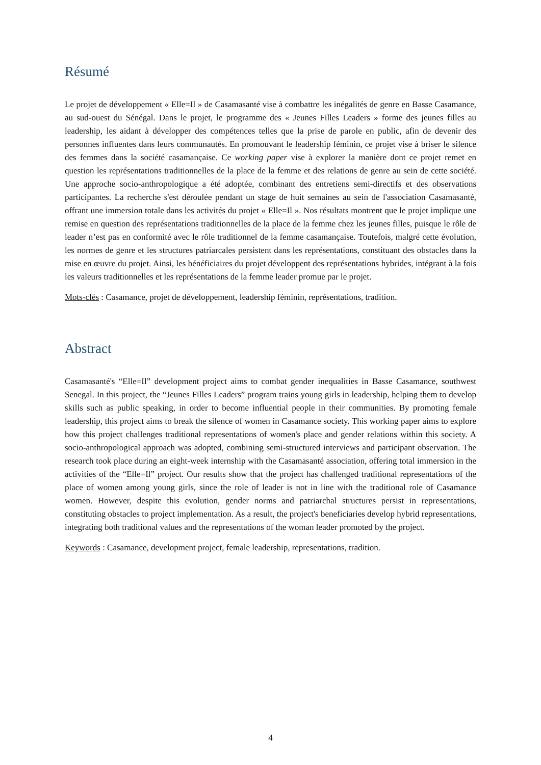Résumé
Le projet de développement « Elle=Il » de Casamasanté vise à combattre les inégalités de genre en Basse Casamance, au sud-ouest du Sénégal. Dans le projet, le programme des « Jeunes Filles Leaders » forme des jeunes filles au leadership, les aidant à développer des compétences telles que la prise de parole en public, afin de devenir des personnes influentes dans leurs communautés. En promouvant le leadership féminin, ce projet vise à briser le silence des femmes dans la société casamançaise. Ce working paper vise à explorer la manière dont ce projet remet en question les représentations traditionnelles de la place de la femme et des relations de genre au sein de cette société. Une approche socio-anthropologique a été adoptée, combinant des entretiens semi-directifs et des observations participantes. La recherche s'est déroulée pendant un stage de huit semaines au sein de l'association Casamasanté, offrant une immersion totale dans les activités du projet « Elle=Il ». Nos résultats montrent que le projet implique une remise en question des représentations traditionnelles de la place de la femme chez les jeunes filles, puisque le rôle de leader n’est pas en conformité avec le rôle traditionnel de la femme casamançaise. Toutefois, malgré cette évolution, les normes de genre et les structures patriarcales persistent dans les représentations, constituant des obstacles dans la mise en œuvre du projet. Ainsi, les bénéficiaires du projet développent des représentations hybrides, intégrant à la fois les valeurs traditionnelles et les représentations de la femme leader promue par le projet.
Mots-clés : Casamance, projet de développement, leadership féminin, représentations, tradition.
Abstract
Casamasanté's “Elle=Il” development project aims to combat gender inequalities in Basse Casamance, southwest Senegal. In this project, the “Jeunes Filles Leaders” program trains young girls in leadership, helping them to develop skills such as public speaking, in order to become influential people in their communities. By promoting female leadership, this project aims to break the silence of women in Casamance society. This working paper aims to explore how this project challenges traditional representations of women's place and gender relations within this society. A socio-anthropological approach was adopted, combining semi-structured interviews and participant observation. The research took place during an eight-week internship with the Casamasanté association, offering total immersion in the activities of the “Elle=Il” project. Our results show that the project has challenged traditional representations of the place of women among young girls, since the role of leader is not in line with the traditional role of Casamance women. However, despite this evolution, gender norms and patriarchal structures persist in representations, constituting obstacles to project implementation. As a result, the project's beneficiaries develop hybrid representations, integrating both traditional values and the representations of the woman leader promoted by the project.
Keywords : Casamance, development project, female leadership, representations, tradition.
4